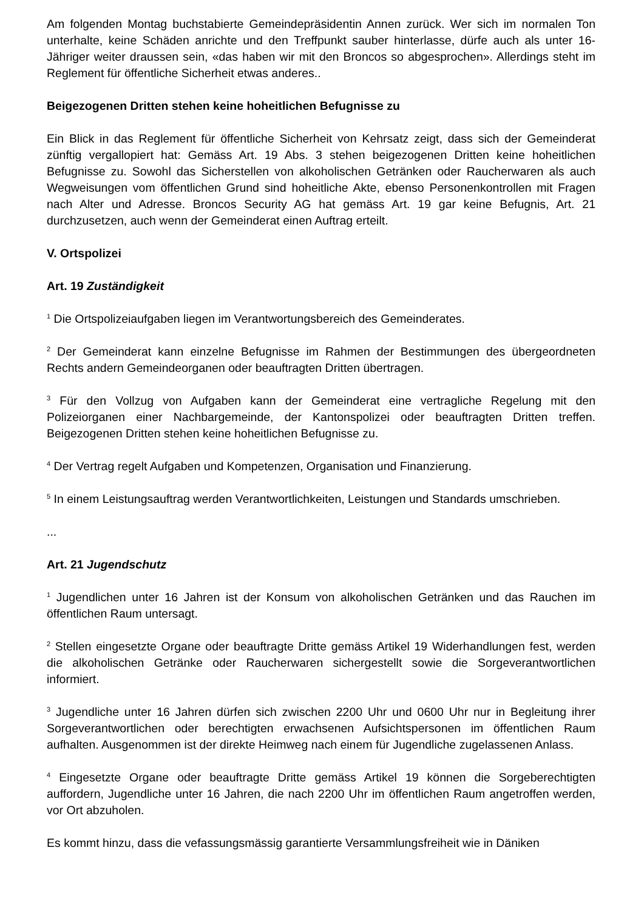Am folgenden Montag buchstabierte Gemeindepräsidentin Annen zurück. Wer sich im normalen Ton unterhalte, keine Schäden anrichte und den Treffpunkt sauber hinterlasse, dürfe auch als unter 16-Jähriger weiter draussen sein, «das haben wir mit den Broncos so abgesprochen». Allerdings steht im Reglement für öffentliche Sicherheit etwas anderes..
Beigezogenen Dritten stehen keine hoheitlichen Befugnisse zu
Ein Blick in das Reglement für öffentliche Sicherheit von Kehrsatz zeigt, dass sich der Gemeinderat zünftig vergallopiert hat: Gemäss Art. 19 Abs. 3 stehen beigezogenen Dritten keine hoheitlichen Befugnisse zu. Sowohl das Sicherstellen von alkoholischen Getränken oder Raucherwaren als auch Wegweisungen vom öffentlichen Grund sind hoheitliche Akte, ebenso Personenkontrollen mit Fragen nach Alter und Adresse. Broncos Security AG hat gemäss Art. 19 gar keine Befugnis, Art. 21 durchzusetzen, auch wenn der Gemeinderat einen Auftrag erteilt.
V. Ortspolizei
Art. 19 Zuständigkeit
<sup>1</sup> Die Ortspolizeiaufgaben liegen im Verantwortungsbereich des Gemeinderates.
<sup>2</sup> Der Gemeinderat kann einzelne Befugnisse im Rahmen der Bestimmungen des übergeordneten Rechts andern Gemeindeorganen oder beauftragten Dritten übertragen.
<sup>3</sup> Für den Vollzug von Aufgaben kann der Gemeinderat eine vertragliche Regelung mit den Polizeiorganen einer Nachbargemeinde, der Kantonspolizei oder beauftragten Dritten treffen. Beigezogenen Dritten stehen keine hoheitlichen Befugnisse zu.
<sup>4</sup> Der Vertrag regelt Aufgaben und Kompetenzen, Organisation und Finanzierung.
<sup>5</sup> In einem Leistungsauftrag werden Verantwortlichkeiten, Leistungen und Standards umschrieben.
...
Art. 21 Jugendschutz
<sup>1</sup> Jugendlichen unter 16 Jahren ist der Konsum von alkoholischen Getränken und das Rauchen im öffentlichen Raum untersagt.
<sup>2</sup> Stellen eingesetzte Organe oder beauftragte Dritte gemäss Artikel 19 Widerhandlungen fest, werden die alkoholischen Getränke oder Raucherwaren sichergestellt sowie die Sorgeverantwortlichen informiert.
<sup>3</sup> Jugendliche unter 16 Jahren dürfen sich zwischen 2200 Uhr und 0600 Uhr nur in Begleitung ihrer Sorgeverantwortlichen oder berechtigten erwachsenen Aufsichtspersonen im öffentlichen Raum aufhalten. Ausgenommen ist der direkte Heimweg nach einem für Jugendliche zugelassenen Anlass.
<sup>4</sup> Eingesetzte Organe oder beauftragte Dritte gemäss Artikel 19 können die Sorgeberechtigten auffordern, Jugendliche unter 16 Jahren, die nach 2200 Uhr im öffentlichen Raum angetroffen werden, vor Ort abzuholen.
Es kommt hinzu, dass die vefassungsmässig garantierte Versammlungsfreiheit wie in Däniken